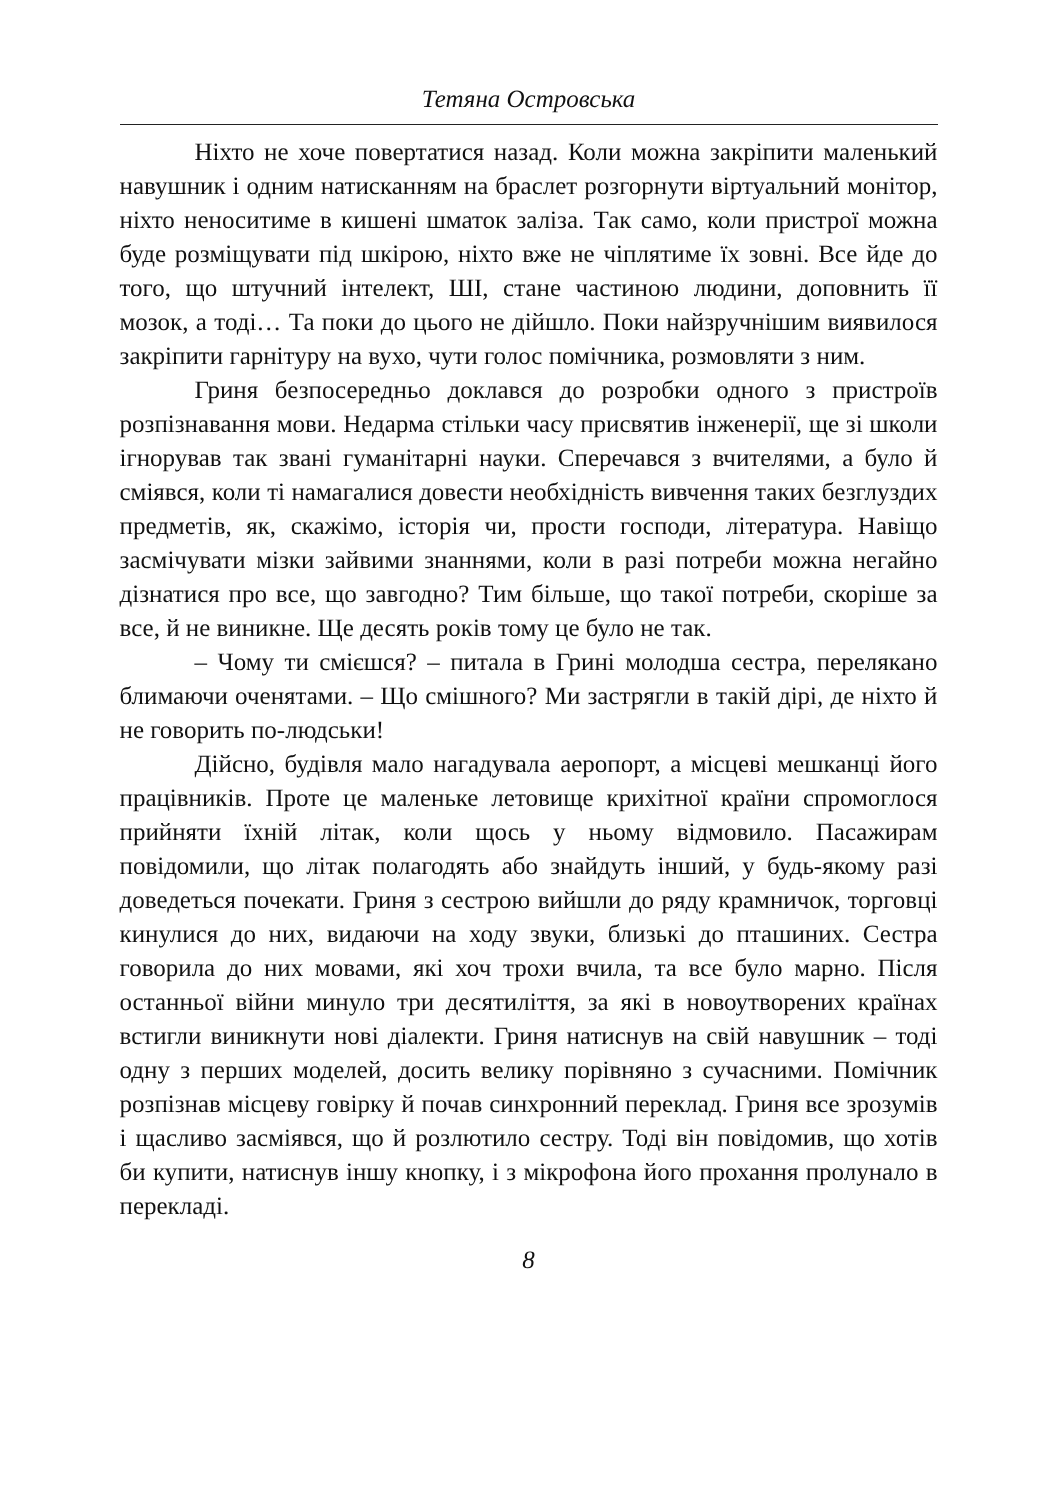Тетяна Островська
Ніхто не хоче повертатися назад. Коли можна закріпити маленький навушник і одним натисканням на браслет розгорнути віртуальний монітор, ніхто неноситиме в кишені шматок заліза. Так само, коли пристрої можна буде розміщувати під шкірою, ніхто вже не чіплятиме їх зовні. Все йде до того, що штучний інтелект, ШІ, стане частиною людини, доповнить її мозок, а тоді… Та поки до цього не дійшло. Поки найзручнішим виявилося закріпити гарнітуру на вухо, чути голос помічника, розмовляти з ним.
Гриня безпосередньо доклався до розробки одного з пристроїв розпізнавання мови. Недарма стільки часу присвятив інженерії, ще зі школи ігнорував так звані гуманітарні науки. Сперечався з вчителями, а було й сміявся, коли ті намагалися довести необхідність вивчення таких безглуздих предметів, як, скажімо, історія чи, прости господи, література. Навіщо засмічувати мізки зайвими знаннями, коли в разі потреби можна негайно дізнатися про все, що завгодно? Тим більше, що такої потреби, скоріше за все, й не виникне. Ще десять років тому це було не так.
– Чому ти смієшся? – питала в Грині молодша сестра, перелякано блимаючи оченятами. – Що смішного? Ми застрягли в такій дірі, де ніхто й не говорить по-людськи!
Дійсно, будівля мало нагадувала аеропорт, а місцеві мешканці його працівників. Проте це маленьке летовище крихітної країни спромоглося прийняти їхній літак, коли щось у ньому відмовило. Пасажирам повідомили, що літак полагодять або знайдуть інший, у будь-якому разі доведеться почекати. Гриня з сестрою вийшли до ряду крамничок, торговці кинулися до них, видаючи на ходу звуки, близькі до пташиних. Сестра говорила до них мовами, які хоч трохи вчила, та все було марно. Після останньої війни минуло три десятиліття, за які в новоутворених країнах встигли виникнути нові діалекти. Гриня натиснув на свій навушник – тоді одну з перших моделей, досить велику порівняно з сучасними. Помічник розпізнав місцеву говірку й почав синхронний переклад. Гриня все зрозумів і щасливо засміявся, що й розлютило сестру. Тоді він повідомив, що хотів би купити, натиснув іншу кнопку, і з мікрофона його прохання пролунало в перекладі.
8